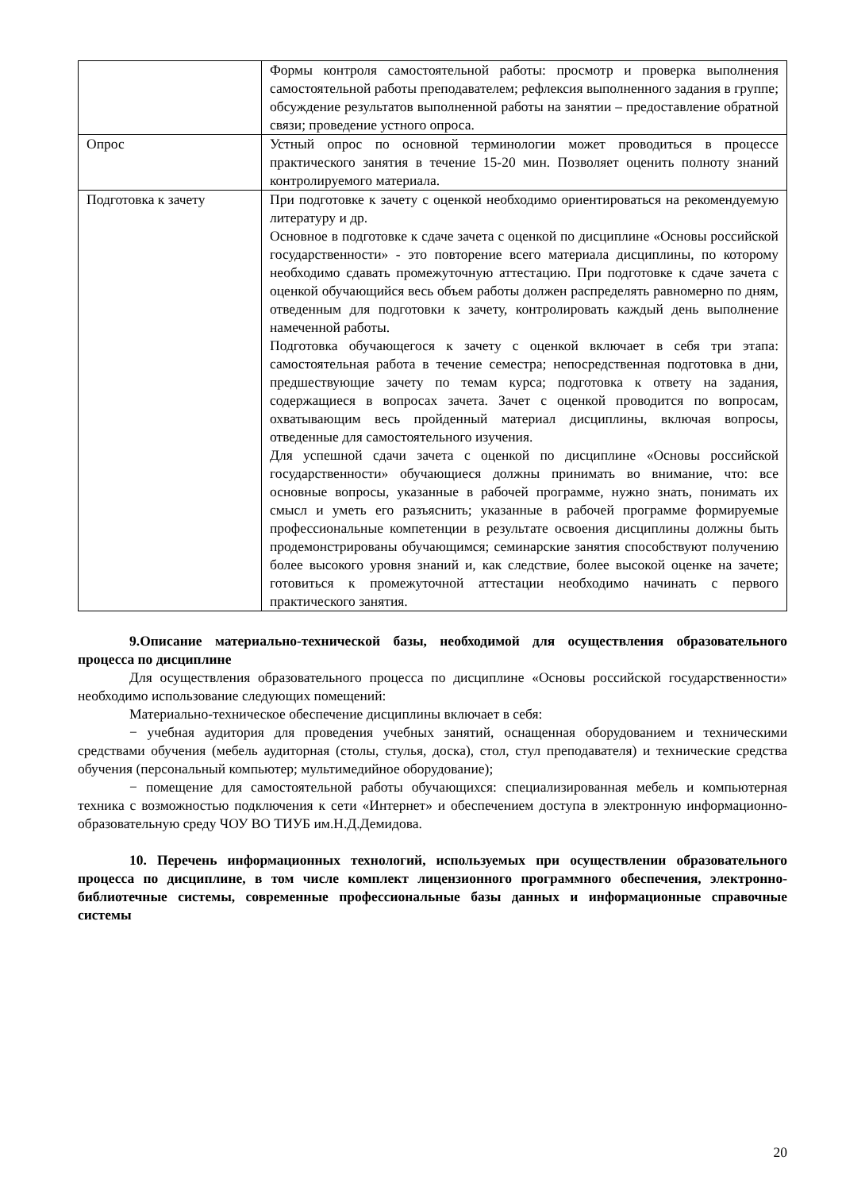| | Формы контроля самостоятельной работы: просмотр и проверка выполнения самостоятельной работы преподавателем; рефлексия выполненного задания в группе; обсуждение результатов выполненной работы на занятии – предоставление обратной связи; проведение устного опроса. |
| Опрос | Устный опрос по основной терминологии может проводиться в процессе практического занятия в течение 15-20 мин. Позволяет оценить полноту знаний контролируемого материала. |
| Подготовка к зачету | При подготовке к зачету с оценкой необходимо ориентироваться на рекомендуемую литературу и др. Основное в подготовке к сдаче зачета с оценкой по дисциплине «Основы российской государственности» - это повторение всего материала дисциплины, по которому необходимо сдавать промежуточную аттестацию. При подготовке к сдаче зачета с оценкой обучающийся весь объем работы должен распределять равномерно по дням, отведенным для подготовки к зачету, контролировать каждый день выполнение намеченной работы. Подготовка обучающегося к зачету с оценкой включает в себя три этапа: самостоятельная работа в течение семестра; непосредственная подготовка в дни, предшествующие зачету по темам курса; подготовка к ответу на задания, содержащиеся в вопросах зачета. Зачет с оценкой проводится по вопросам, охватывающим весь пройденный материал дисциплины, включая вопросы, отведенные для самостоятельного изучения. Для успешной сдачи зачета с оценкой по дисциплине «Основы российской государственности» обучающиеся должны принимать во внимание, что: все основные вопросы, указанные в рабочей программе, нужно знать, понимать их смысл и уметь его разъяснить; указанные в рабочей программе формируемые профессиональные компетенции в результате освоения дисциплины должны быть продемонстрированы обучающимся; семинарские занятия способствуют получению более высокого уровня знаний и, как следствие, более высокой оценке на зачете; готовиться к промежуточной аттестации необходимо начинать с первого практического занятия. |
9.Описание материально-технической базы, необходимой для осуществления образовательного процесса по дисциплине
Для осуществления образовательного процесса по дисциплине «Основы российской государственности» необходимо использование следующих помещений:
Материально-техническое обеспечение дисциплины включает в себя:
− учебная аудитория для проведения учебных занятий, оснащенная оборудованием и техническими средствами обучения (мебель аудиторная (столы, стулья, доска), стол, стул преподавателя) и технические средства обучения (персональный компьютер; мультимедийное оборудование);
− помещение для самостоятельной работы обучающихся: специализированная мебель и компьютерная техника с возможностью подключения к сети «Интернет» и обеспечением доступа в электронную информационно-образовательную среду ЧОУ ВО ТИУБ им.Н.Д.Демидова.
10. Перечень информационных технологий, используемых при осуществлении образовательного процесса по дисциплине, в том числе комплект лицензионного программного обеспечения, электронно-библиотечные системы, современные профессиональные базы данных и информационные справочные системы
20